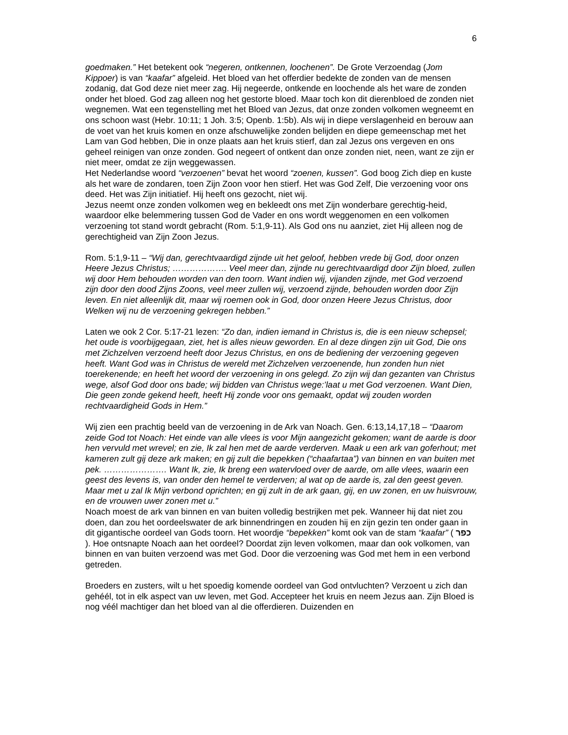6
goedmaken.” Het betekent ook “negeren, ontkennen, loochenen”. De Grote Verzoendag (Jom Kippoer) is van “kaafar” afgeleid. Het bloed van het offerdier bedekte de zonden van de mensen zodanig, dat God deze niet meer zag. Hij negeerde, ontkende en loochende als het ware de zonden onder het bloed. God zag alleen nog het gestorte bloed. Maar toch kon dit dierenbloed de zonden niet wegnemen. Wat een tegenstelling met het Bloed van Jezus, dat onze zonden volkomen wegneemt en ons schoon wast (Hebr. 10:11; 1 Joh. 3:5; Openb. 1:5b). Als wij in diepe verslagenheid en berouw aan de voet van het kruis komen en onze afschuwelijke zonden belijden en diepe gemeenschap met het Lam van God hebben, Die in onze plaats aan het kruis stierf, dan zal Jezus ons vergeven en ons geheel reinigen van onze zonden. God negeert of ontkent dan onze zonden niet, neen, want ze zijn er niet meer, omdat ze zijn weggewassen.
Het Nederlandse woord “verzoenen” bevat het woord “zoenen, kussen”. God boog Zich diep en kuste als het ware de zondaren, toen Zijn Zoon voor hen stierf. Het was God Zelf, Die verzoening voor ons deed. Het was Zijn initiatief. Hij heeft ons gezocht, niet wij.
Jezus neemt onze zonden volkomen weg en bekleedt ons met Zijn wonderbare gerechtig-heid, waardoor elke belemmering tussen God de Vader en ons wordt weggenomen en een volkomen verzoening tot stand wordt gebracht (Rom. 5:1,9-11). Als God ons nu aanziet, ziet Hij alleen nog de gerechtigheid van Zijn Zoon Jezus.
Rom. 5:1,9-11 – “Wij dan, gerechtvaardigd zijnde uit het geloof, hebben vrede bij God, door onzen Heere Jezus Christus; ………………. Veel meer dan, zijnde nu gerechtvaardigd door Zijn bloed, zullen wij door Hem behouden worden van den toorn. Want indien wij, vijanden zijnde, met God verzoend zijn door den dood Zijns Zoons, veel meer zullen wij, verzoend zijnde, behouden worden door Zijn leven. En niet alleenlijk dit, maar wij roemen ook in God, door onzen Heere Jezus Christus, door Welken wij nu de verzoening gekregen hebben.”
Laten we ook 2 Cor. 5:17-21 lezen: “Zo dan, indien iemand in Christus is, die is een nieuw schepsel; het oude is voorbijgegaan, ziet, het is alles nieuw geworden. En al deze dingen zijn uit God, Die ons met Zichzelven verzoend heeft door Jezus Christus, en ons de bediening der verzoening gegeven heeft. Want God was in Christus de wereld met Zichzelven verzoenende, hun zonden hun niet toerekenende; en heeft het woord der verzoening in ons gelegd. Zo zijn wij dan gezanten van Christus wege, alsof God door ons bade; wij bidden van Christus wege:’laat u met God verzoenen. Want Dien, Die geen zonde gekend heeft, heeft Hij zonde voor ons gemaakt, opdat wij zouden worden rechtvaardigheid Gods in Hem.”
Wij zien een prachtig beeld van de verzoening in de Ark van Noach. Gen. 6:13,14,17,18 – “Daarom zeide God tot Noach: Het einde van alle vlees is voor Mijn aangezicht gekomen; want de aarde is door hen vervuld met wrevel; en zie, Ik zal hen met de aarde verderven. Maak u een ark van goferhout; met kameren zult gij deze ark maken; en gij zult die bepekken (“chaafartaa”) van binnen en van buiten met pek. …………………. Want Ik, zie, Ik breng een watervloed over de aarde, om alle vlees, waarin een geest des levens is, van onder den hemel te verderven; al wat op de aarde is, zal den geest geven. Maar met u zal Ik Mijn verbond oprichten; en gij zult in de ark gaan, gij, en uw zonen, en uw huisvrouw, en de vrouwen uwer zonen met u.”
Noach moest de ark van binnen en van buiten volledig bestrijken met pek. Wanneer hij dat niet zou doen, dan zou het oordeelswater de ark binnendringen en zouden hij en zijn gezin ten onder gaan in dit gigantische oordeel van Gods toorn. Het woordje “bepekken” komt ook van de stam “kaafar” ( כפר ). Hoe ontsnapte Noach aan het oordeel? Doordat zijn leven volkomen, maar dan ook volkomen, van binnen en van buiten verzoend was met God. Door die verzoening was God met hem in een verbond getreden.
Broeders en zusters, wilt u het spoedig komende oordeel van God ontvluchten? Verzoent u zich dan gehéél, tot in elk aspect van uw leven, met God. Accepteer het kruis en neem Jezus aan. Zijn Bloed is nog véél machtiger dan het bloed van al die offerdieren. Duizenden en